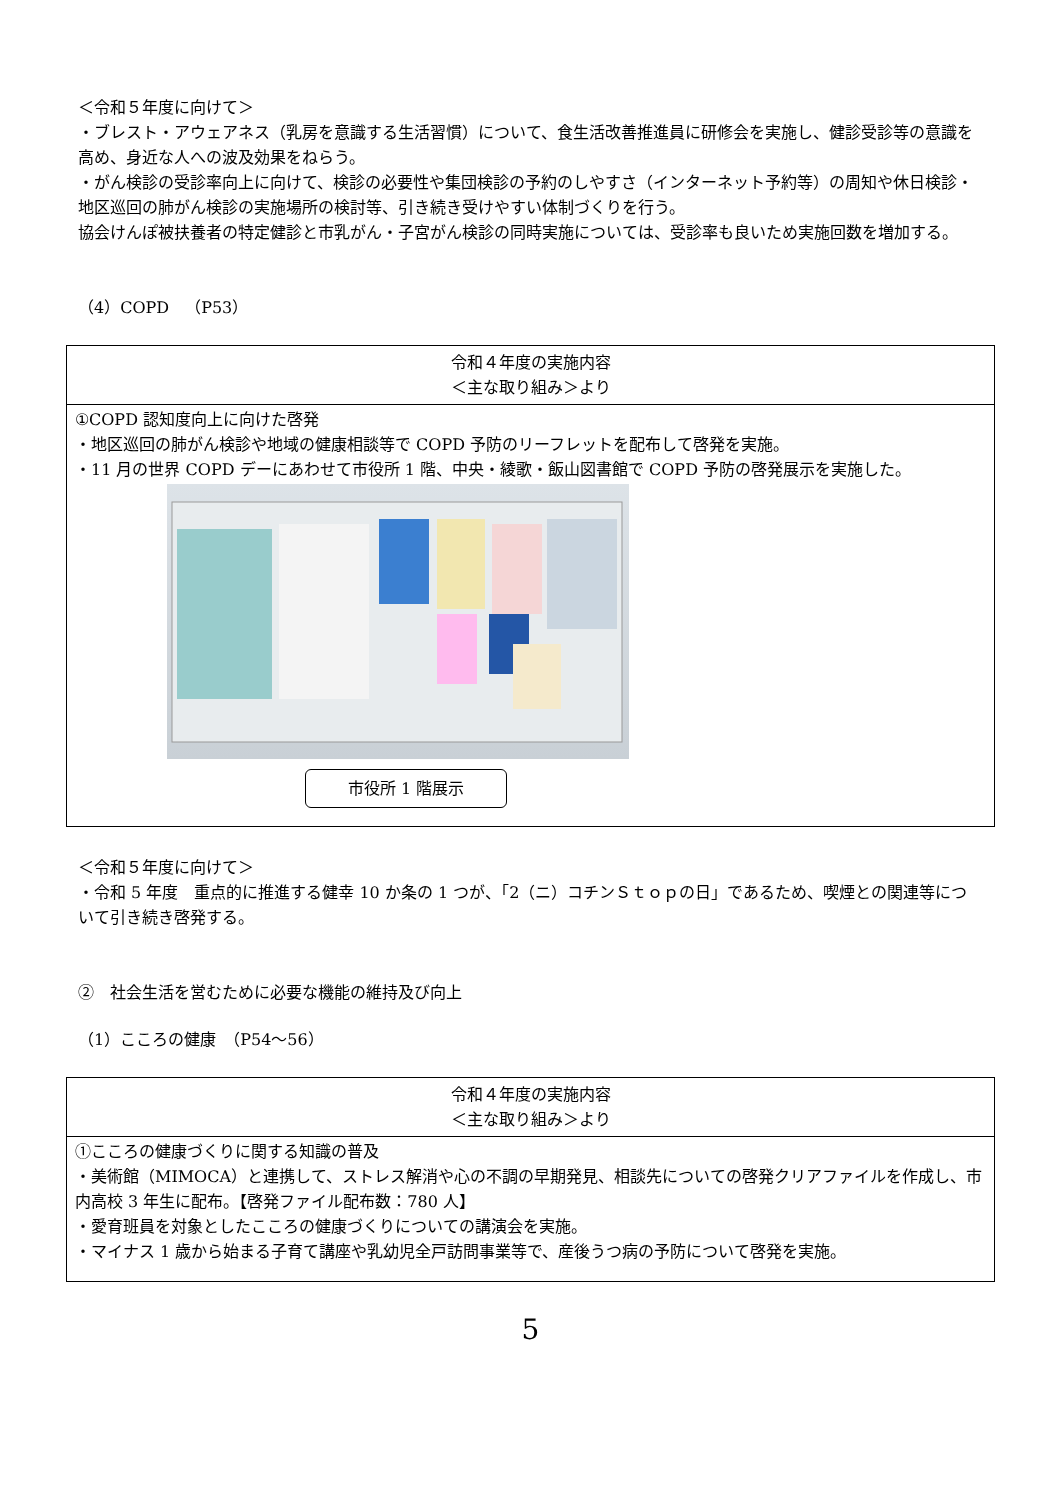＜令和５年度に向けて＞
・ブレスト・アウェアネス（乳房を意識する生活習慣）について、食生活改善推進員に研修会を実施し、健診受診等の意識を高め、身近な人への波及効果をねらう。
・がん検診の受診率向上に向けて、検診の必要性や集団検診の予約のしやすさ（インターネット予約等）の周知や休日検診・地区巡回の肺がん検診の実施場所の検討等、引き続き受けやすい体制づくりを行う。
協会けんぽ被扶養者の特定健診と市乳がん・子宮がん検診の同時実施については、受診率も良いため実施回数を増加する。
（4）COPD　（P53）
令和４年度の実施内容
＜主な取り組み＞より
①COPD 認知度向上に向けた啓発
・地区巡回の肺がん検診や地域の健康相談等で COPD 予防のリーフレットを配布して啓発を実施。
・11 月の世界 COPD デーにあわせて市役所 1 階、中央・綾歌・飯山図書館で COPD 予防の啓発展示を実施した。
市役所 1 階展示
＜令和５年度に向けて＞
・令和 5 年度　重点的に推進する健幸 10 か条の 1 つが、「2（ニ）コチンＳｔｏｐの日」であるため、喫煙との関連等について引き続き啓発する。
②　社会生活を営むために必要な機能の維持及び向上
（1）こころの健康　（P54～56）
令和４年度の実施内容
＜主な取り組み＞より
①こころの健康づくりに関する知識の普及
・美術館（MIMOCA）と連携して、ストレス解消や心の不調の早期発見、相談先についての啓発クリアファイルを作成し、市内高校 3 年生に配布。【啓発ファイル配布数：780 人】
・愛育班員を対象としたこころの健康づくりについての講演会を実施。
・マイナス 1 歳から始まる子育て講座や乳幼児全戸訪問事業等で、産後うつ病の予防について啓発を実施。
5